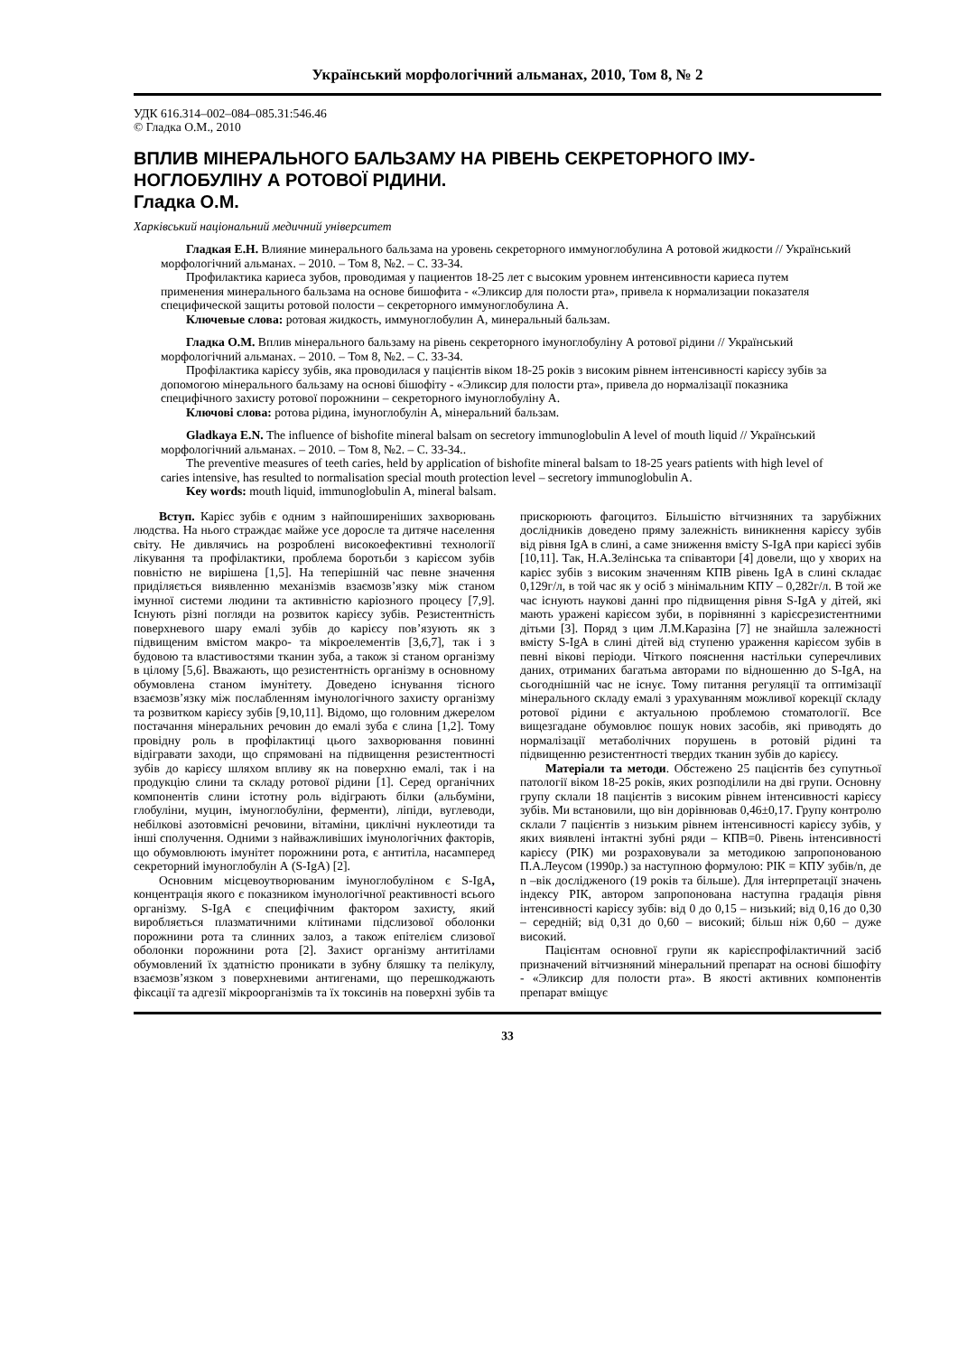Український морфологічний альманах, 2010, Том 8, № 2
УДК 616.314–002–084–085.31:546.46
© Гладка О.М., 2010
ВПЛИВ МІНЕРАЛЬНОГО БАЛЬЗАМУ НА РІВЕНЬ СЕКРЕТОРНОГО ІМУ-НОГЛОБУЛІНУ А РОТОВОЇ РІДИНИ.
Гладка О.М.
Харківський національний медичний університет
Гладкая Е.Н. Влияние минерального бальзама на уровень секреторного иммуноглобулина А ротовой жидкости // Український морфологічний альманах. – 2010. – Том 8, №2. – С. 33-34.
Профилактика кариеса зубов, проводимая у пациентов 18-25 лет с высоким уровнем интенсивности кариеса путем применения минерального бальзама на основе бишофита - «Эликсир для полости рта», привела к нормализации показателя специфической защиты ротовой полости – секреторного иммуноглобулина А.
Ключевые слова: ротовая жидкость, иммуноглобулин А, минеральный бальзам.
Гладка О.М. Вплив мінерального бальзаму на рівень секреторного імуноглобуліну А ротової рідини // Український морфологічний альманах. – 2010. – Том 8, №2. – С. 33-34.
Профілактика карієсу зубів, яка проводилася у пацієнтів віком 18-25 років з високим рівнем інтенсивності карієсу зубів за допомогою мінерального бальзаму на основі бішофіту - «Эликсир для полости рта», привела до нормалізації показника специфічного захисту ротової порожнини – секреторного імуноглобуліну А.
Ключові слова: ротова рідина, імуноглобулін А, мінеральний бальзам.
Gladkaya E.N. The influence of bishofite mineral balsam on secretory immunoglobulin A level of mouth liquid // Український морфологічний альманах. – 2010. – Том 8, №2. – С. 33-34..
The preventive measures of teeth caries, held by application of bishofite mineral balsam to 18-25 years patients with high level of caries intensive, has resulted to normalisation special mouth protection level – secretory immunoglobulin A.
Key words: mouth liquid, immunoglobulin A, mineral balsam.
Вступ. Карієс зубів є одним з найпоширеніших захворювань людства. На нього страждає майже усе доросле та дитяче населення світу. Не дивлячись на розроблені високоефективні технології лікування та профілактики, проблема боротьби з карієсом зубів повністю не вирішена [1,5]. На теперішній час певне значення приділяється виявленню механізмів взаємозв’язку між станом імунної системи людини та активністю каріозного процесу [7,9]. Існують різні погляди на розвиток карієсу зубів. Резистентність поверхневого шару емалі зубів до карієсу пов’язують як з підвищеним вмістом макро- та мікроелементів [3,6,7], так і з будовою та властивостями тканин зуба, а також зі станом організму в цілому [5,6]. Вважають, що резистентність організму в основному обумовлена станом імунітету. Доведено існування тісного взаємозв’язку між послабленням імунологічного захисту організму та розвитком карієсу зубів [9,10,11]. Відомо, що головним джерелом постачання мінеральних речовин до емалі зуба є слина [1,2]. Тому провідну роль в профілактиці цього захворювання повинні відігравати заходи, що спрямовані на підвищення резистентності зубів до карієсу шляхом впливу як на поверхню емалі, так і на продукцію слини та складу ротової рідини [1]. Серед органічних компонентів слини істотну роль відіграють білки (альбуміни, глобуліни, муцин, імуноглобуліни, ферменти), ліпіди, вуглеводи, небілкові азотовмісні речовини, вітаміни, циклічні нуклеотиди та інші сполучення. Одними з найважливіших імунологічних факторів, що обумовлюють імунітет порожнини рота, є антитіла, насамперед секреторний імуноглобулін А (S-IgA) [2].
Основним місцевоутворюваним імуноглобуліном є S-IgA, концентрація якого є показником імунологічної реактивності всього організму. S-IgA є специфічним фактором захисту, який виробляється плазматичними клітинами підслизової оболонки порожнини рота та слинних залоз, а також епітелієм слизової оболонки порожнини рота [2]. Захист організму антитілами обумовлений їх здатністю проникати в зубну бляшку та пелікулу, взаємозв’язком з поверхневими антигенами, що перешкоджають фіксації та адгезії мікроорганізмів та їх токсинів на поверхні зубів та прискорюють фагоцитоз. Більшістю вітчизняних та зарубіжних дослідників доведено пряму залежність виникнення карієсу зубів від рівня IgA в слині, а саме зниження вмісту S-IgA при карієсі зубів [10,11]. Так, Н.А.Зелінська та співавтори [4] довели, що у хворих на карієс зубів з високим значенням КПВ рівень IgA в слині складає 0,129г/л, в той час як у осіб з мінімальним КПУ – 0,282г/л. В той же час існують наукові данні про підвищення рівня S-IgA у дітей, які мають уражені карієсом зуби, в порівнянні з карієсрезистентними дітьми [3]. Поряд з цим Л.М.Каразіна [7] не знайшла залежності вмісту S-IgA в слині дітей від ступеню ураження карієсом зубів в певні вікові періоди. Чіткого пояснення настільки суперечливих даних, отриманих багатьма авторами по відношенню до S-IgA, на сьогоднішній час не існує. Тому питання регуляції та оптимізації мінерального складу емалі з урахуванням можливої корекції складу ротової рідини є актуальною проблемою стоматології. Все вищезгадане обумовлює пошук нових засобів, які приводять до нормалізації метаболічних порушень в ротовій рідині та підвищенню резистентності твердих тканин зубів до карієсу.
Матеріали та методи. Обстежено 25 пацієнтів без супутньої патології віком 18-25 років, яких розподілили на дві групи. Основну групу склали 18 пацієнтів з високим рівнем інтенсивності карієсу зубів. Ми встановили, що він дорівнював 0,46±0,17. Групу контролю склали 7 пацієнтів з низьким рівнем інтенсивності карієсу зубів, у яких виявлені інтактні зубні ряди – КПВ=0. Рівень інтенсивності карієсу (РІК) ми розраховували за методикою запропонованою П.А.Леусом (1990р.) за наступною формулою: РІК = КПУ зубів/n, де n –вік дослідженого (19 років та більше). Для інтерпретації значень індексу РІК, автором запропонована наступна градація рівня інтенсивності карієсу зубів: від 0 до 0,15 – низький; від 0,16 до 0,30 – середній; від 0,31 до 0,60 – високий; більш ніж 0,60 – дуже високий.
Пацієнтам основної групи як карієспрофілактичний засіб призначений вітчизняний мінеральний препарат на основі бішофіту - «Эликсир для полости рта». В якості активних компонентів препарат вміщує
33